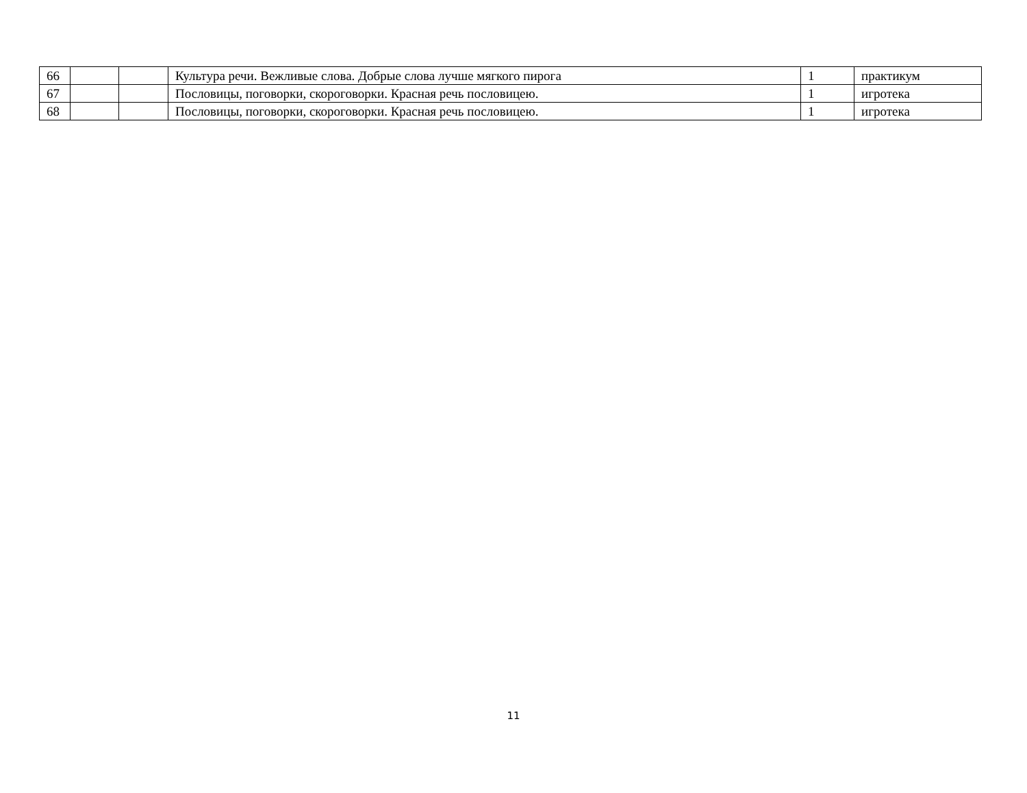| 66 | | | Культура речи. Вежливые слова. Добрые слова лучше мягкого пирога | 1 | практикум |
| 67 | | | Пословицы, поговорки, скороговорки. Красная речь пословицею. | 1 | игротека |
| 68 | | | Пословицы, поговорки, скороговорки. Красная речь пословицею. | 1 | игротека |
11